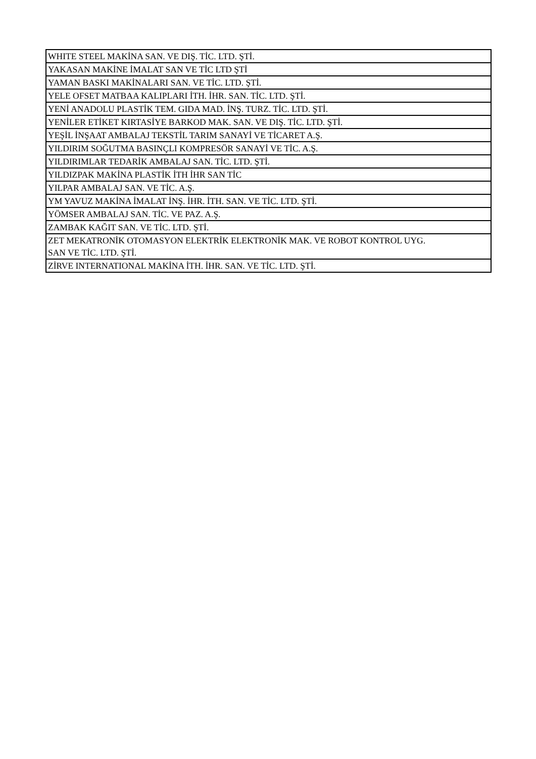| WHITE STEEL MAKİNA SAN. VE DIŞ. TİC. LTD. ŞTİ. |
| YAKASAN MAKİNE İMALAT SAN VE TİC LTD ŞTİ |
| YAMAN BASKI MAKİNALARI SAN. VE TİC. LTD. ŞTİ. |
| YELE OFSET MATBAA KALIPLARI İTH. İHR. SAN. TİC. LTD. ŞTİ. |
| YENİ ANADOLU PLASTİK TEM. GIDA MAD. İNŞ. TURZ. TİC. LTD. ŞTİ. |
| YENİLER ETİKET KIRTASİYE BARKOD MAK. SAN. VE DIŞ. TİC. LTD. ŞTİ. |
| YEŞİL İNŞAAT AMBALAJ TEKSTİL TARIM SANAYİ VE TİCARET A.Ş. |
| YILDIRIM SOĞUTMA BASINÇLI KOMPRESÖR SANAYİ VE TİC. A.Ş. |
| YILDIRIMLAR TEDARİK AMBALAJ SAN. TİC. LTD. ŞTİ. |
| YILDIZPAK MAKİNA PLASTİK İTH İHR SAN TİC |
| YILPAR AMBALAJ SAN. VE TİC. A.Ş. |
| YM YAVUZ MAKİNA İMALAT İNŞ. İHR. İTH. SAN. VE TİC. LTD. ŞTİ. |
| YÖMSER AMBALAJ SAN. TİC. VE PAZ. A.Ş. |
| ZAMBAK KAĞIT SAN. VE TİC. LTD. ŞTİ. |
| ZET MEKATRONİK OTOMASYON ELEKTRİK ELEKTRONİK MAK. VE ROBOT KONTROL UYG. SAN VE TİC. LTD. ŞTİ. |
| ZİRVE INTERNATIONAL MAKİNA İTH. İHR. SAN. VE TİC. LTD. ŞTİ. |